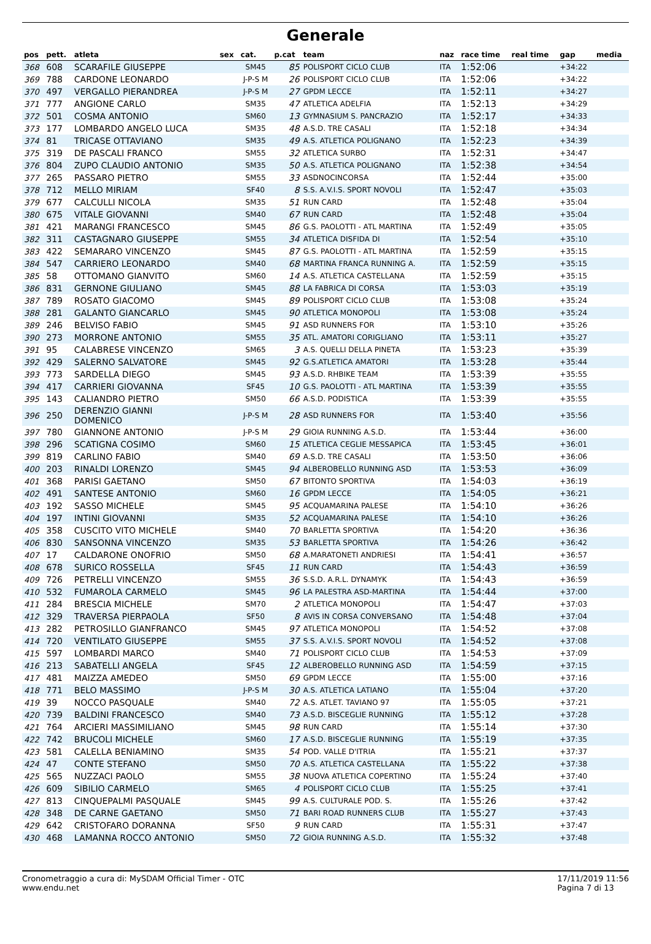Generale
| pos | pett. | atleta | sex | cat. | p.cat | team | naz | race time | real time | gap | media |
| --- | --- | --- | --- | --- | --- | --- | --- | --- | --- | --- | --- |
| 368 | 608 | SCARAFILE GIUSEPPE | | SM45 | 85 | POLISPORT CICLO CLUB | ITA | 1:52:06 | | +34:22 | |
| 369 | 788 | CARDONE LEONARDO | | J-P-S M | 26 | POLISPORT CICLO CLUB | ITA | 1:52:06 | | +34:22 | |
| 370 | 497 | VERGALLO PIERANDREA | | J-P-S M | 27 | GPDM LECCE | ITA | 1:52:11 | | +34:27 | |
| 371 | 777 | ANGIONE CARLO | | SM35 | 47 | ATLETICA ADELFIA | ITA | 1:52:13 | | +34:29 | |
| 372 | 501 | COSMA ANTONIO | | SM60 | 13 | GYMNASIUM S. PANCRAZIO | ITA | 1:52:17 | | +34:33 | |
| 373 | 177 | LOMBARDO ANGELO LUCA | | SM35 | 48 | A.S.D. TRE CASALI | ITA | 1:52:18 | | +34:34 | |
| 374 | 81 | TRICASE OTTAVIANO | | SM35 | 49 | A.S. ATLETICA POLIGNANO | ITA | 1:52:23 | | +34:39 | |
| 375 | 319 | DE PASCALI FRANCO | | SM55 | 32 | ATLETICA SURBO | ITA | 1:52:31 | | +34:47 | |
| 376 | 804 | ZUPO CLAUDIO ANTONIO | | SM35 | 50 | A.S. ATLETICA POLIGNANO | ITA | 1:52:38 | | +34:54 | |
| 377 | 265 | PASSARO PIETRO | | SM55 | 33 | ASDNOCINCORSA | ITA | 1:52:44 | | +35:00 | |
| 378 | 712 | MELLO MIRIAM | | SF40 | 8 | S.S. A.V.I.S. SPORT NOVOLI | ITA | 1:52:47 | | +35:03 | |
| 379 | 677 | CALCULLI NICOLA | | SM35 | 51 | RUN CARD | ITA | 1:52:48 | | +35:04 | |
| 380 | 675 | VITALE GIOVANNI | | SM40 | 67 | RUN CARD | ITA | 1:52:48 | | +35:04 | |
| 381 | 421 | MARANGI FRANCESCO | | SM45 | 86 | G.S. PAOLOTTI - ATL MARTINA | ITA | 1:52:49 | | +35:05 | |
| 382 | 311 | CASTAGNARO GIUSEPPE | | SM55 | 34 | ATLETICA DISFIDA DI | ITA | 1:52:54 | | +35:10 | |
| 383 | 422 | SEMARARO VINCENZO | | SM45 | 87 | G.S. PAOLOTTI - ATL MARTINA | ITA | 1:52:59 | | +35:15 | |
| 384 | 547 | CARRIERO LEONARDO | | SM40 | 68 | MARTINA FRANCA RUNNING A. | ITA | 1:52:59 | | +35:15 | |
| 385 | 58 | OTTOMANO GIANVITO | | SM60 | 14 | A.S. ATLETICA CASTELLANA | ITA | 1:52:59 | | +35:15 | |
| 386 | 831 | GERNONE GIULIANO | | SM45 | 88 | LA FABRICA DI CORSA | ITA | 1:53:03 | | +35:19 | |
| 387 | 789 | ROSATO GIACOMO | | SM45 | 89 | POLISPORT CICLO CLUB | ITA | 1:53:08 | | +35:24 | |
| 388 | 281 | GALANTO GIANCARLO | | SM45 | 90 | ATLETICA MONOPOLI | ITA | 1:53:08 | | +35:24 | |
| 389 | 246 | BELVISO FABIO | | SM45 | 91 | ASD RUNNERS FOR | ITA | 1:53:10 | | +35:26 | |
| 390 | 273 | MORRONE ANTONIO | | SM55 | 35 | ATL. AMATORI CORIGLIANO | ITA | 1:53:11 | | +35:27 | |
| 391 | 95 | CALABRESE VINCENZO | | SM65 | 3 | A.S. QUELLI DELLA PINETA | ITA | 1:53:23 | | +35:39 | |
| 392 | 429 | SALERNO SALVATORE | | SM45 | 92 | G.S.ATLETICA AMATORI | ITA | 1:53:28 | | +35:44 | |
| 393 | 773 | SARDELLA DIEGO | | SM45 | 93 | A.S.D. RHBIKE TEAM | ITA | 1:53:39 | | +35:55 | |
| 394 | 417 | CARRIERI GIOVANNA | | SF45 | 10 | G.S. PAOLOTTI - ATL MARTINA | ITA | 1:53:39 | | +35:55 | |
| 395 | 143 | CALIANDRO PIETRO | | SM50 | 66 | A.S.D. PODISTICA | ITA | 1:53:39 | | +35:55 | |
| 396 | 250 | DERENZIO GIANNI DOMENICO | | J-P-S M | 28 | ASD RUNNERS FOR | ITA | 1:53:40 | | +35:56 | |
| 397 | 780 | GIANNONE ANTONIO | | J-P-S M | 29 | GIOIA RUNNING A.S.D. | ITA | 1:53:44 | | +36:00 | |
| 398 | 296 | SCATIGNA COSIMO | | SM60 | 15 | ATLETICA CEGLIE MESSAPICA | ITA | 1:53:45 | | +36:01 | |
| 399 | 819 | CARLINO FABIO | | SM40 | 69 | A.S.D. TRE CASALI | ITA | 1:53:50 | | +36:06 | |
| 400 | 203 | RINALDI LORENZO | | SM45 | 94 | ALBEROBELLO RUNNING ASD | ITA | 1:53:53 | | +36:09 | |
| 401 | 368 | PARISI GAETANO | | SM50 | 67 | BITONTO SPORTIVA | ITA | 1:54:03 | | +36:19 | |
| 402 | 491 | SANTESE ANTONIO | | SM60 | 16 | GPDM LECCE | ITA | 1:54:05 | | +36:21 | |
| 403 | 192 | SASSO MICHELE | | SM45 | 95 | ACQUAMARINA PALESE | ITA | 1:54:10 | | +36:26 | |
| 404 | 197 | INTINI GIOVANNI | | SM35 | 52 | ACQUAMARINA PALESE | ITA | 1:54:10 | | +36:26 | |
| 405 | 358 | CUSCITO VITO MICHELE | | SM40 | 70 | BARLETTA SPORTIVA | ITA | 1:54:20 | | +36:36 | |
| 406 | 830 | SANSONNA VINCENZO | | SM35 | 53 | BARLETTA SPORTIVA | ITA | 1:54:26 | | +36:42 | |
| 407 | 17 | CALDARONE ONOFRIO | | SM50 | 68 | A.MARATONETI ANDRIESI | ITA | 1:54:41 | | +36:57 | |
| 408 | 678 | SURICO ROSSELLA | | SF45 | 11 | RUN CARD | ITA | 1:54:43 | | +36:59 | |
| 409 | 726 | PETRELLI VINCENZO | | SM55 | 36 | S.S.D. A.R.L. DYNAMYK | ITA | 1:54:43 | | +36:59 | |
| 410 | 532 | FUMAROLA CARMELO | | SM45 | 96 | LA PALESTRA ASD-MARTINA | ITA | 1:54:44 | | +37:00 | |
| 411 | 284 | BRESCIA MICHELE | | SM70 | 2 | ATLETICA MONOPOLI | ITA | 1:54:47 | | +37:03 | |
| 412 | 329 | TRAVERSA PIERPAOLA | | SF50 | 8 | AVIS IN CORSA CONVERSANO | ITA | 1:54:48 | | +37:04 | |
| 413 | 282 | PETROSILLO GIANFRANCO | | SM45 | 97 | ATLETICA MONOPOLI | ITA | 1:54:52 | | +37:08 | |
| 414 | 720 | VENTILATO GIUSEPPE | | SM55 | 37 | S.S. A.V.I.S. SPORT NOVOLI | ITA | 1:54:52 | | +37:08 | |
| 415 | 597 | LOMBARDI MARCO | | SM40 | 71 | POLISPORT CICLO CLUB | ITA | 1:54:53 | | +37:09 | |
| 416 | 213 | SABATELLI ANGELA | | SF45 | 12 | ALBEROBELLO RUNNING ASD | ITA | 1:54:59 | | +37:15 | |
| 417 | 481 | MAIZZA AMEDEO | | SM50 | 69 | GPDM LECCE | ITA | 1:55:00 | | +37:16 | |
| 418 | 771 | BELO MASSIMO | | J-P-S M | 30 | A.S. ATLETICA LATIANO | ITA | 1:55:04 | | +37:20 | |
| 419 | 39 | NOCCO PASQUALE | | SM40 | 72 | A.S. ATLET. TAVIANO 97 | ITA | 1:55:05 | | +37:21 | |
| 420 | 739 | BALDINI FRANCESCO | | SM40 | 73 | A.S.D. BISCEGLIE RUNNING | ITA | 1:55:12 | | +37:28 | |
| 421 | 764 | ARCIERI MASSIMILIANO | | SM45 | 98 | RUN CARD | ITA | 1:55:14 | | +37:30 | |
| 422 | 742 | BRUCOLI MICHELE | | SM60 | 17 | A.S.D. BISCEGLIE RUNNING | ITA | 1:55:19 | | +37:35 | |
| 423 | 581 | CALELLA BENIAMINO | | SM35 | 54 | POD. VALLE D'ITRIA | ITA | 1:55:21 | | +37:37 | |
| 424 | 47 | CONTE STEFANO | | SM50 | 70 | A.S. ATLETICA CASTELLANA | ITA | 1:55:22 | | +37:38 | |
| 425 | 565 | NUZZACI PAOLO | | SM55 | 38 | NUOVA ATLETICA COPERTINO | ITA | 1:55:24 | | +37:40 | |
| 426 | 609 | SIBILIO CARMELO | | SM65 | 4 | POLISPORT CICLO CLUB | ITA | 1:55:25 | | +37:41 | |
| 427 | 813 | CINQUEPALMI PASQUALE | | SM45 | 99 | A.S. CULTURALE POD. S. | ITA | 1:55:26 | | +37:42 | |
| 428 | 348 | DE CARNE GAETANO | | SM50 | 71 | BARI ROAD RUNNERS CLUB | ITA | 1:55:27 | | +37:43 | |
| 429 | 642 | CRISTOFARO DORANNA | | SF50 | 9 | RUN CARD | ITA | 1:55:31 | | +37:47 | |
| 430 | 468 | LAMANNA ROCCO ANTONIO | | SM50 | 72 | GIOIA RUNNING A.S.D. | ITA | 1:55:32 | | +37:48 | |
Cronometraggio a cura di: MySDAM Official Timer - OTC
www.endu.net
17/11/2019 11:56
Pagina 7 di 13